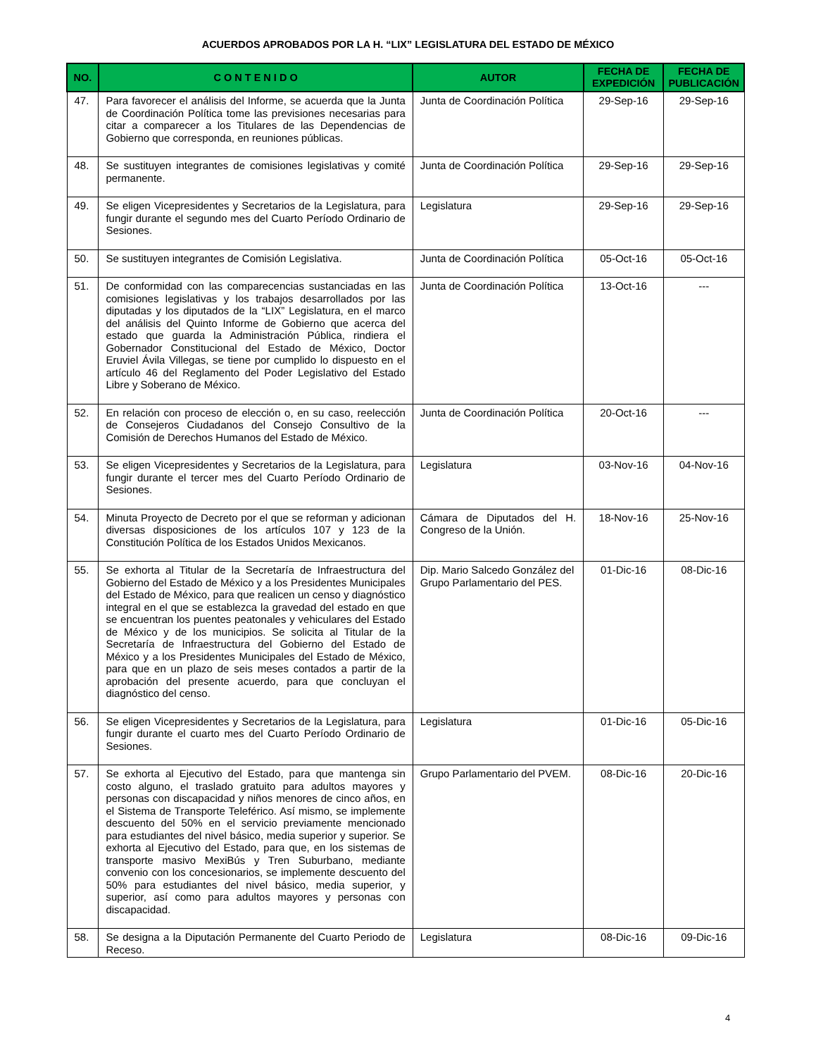ACUERDOS APROBADOS POR LA H. “LIX” LEGISLATURA DEL ESTADO DE MÉXICO
| NO. | C O N T E N I D O | AUTOR | FECHA DE EXPEDICIÓN | FECHA DE PUBLICACIÓN |
| --- | --- | --- | --- | --- |
| 47. | Para favorecer el análisis del Informe, se acuerda que la Junta de Coordinación Política tome las previsiones necesarias para citar a comparecer a los Titulares de las Dependencias de Gobierno que corresponda, en reuniones públicas. | Junta de Coordinación Política | 29-Sep-16 | 29-Sep-16 |
| 48. | Se sustituyen integrantes de comisiones legislativas y comité permanente. | Junta de Coordinación Política | 29-Sep-16 | 29-Sep-16 |
| 49. | Se eligen Vicepresidentes y Secretarios de la Legislatura, para fungir durante el segundo mes del Cuarto Período Ordinario de Sesiones. | Legislatura | 29-Sep-16 | 29-Sep-16 |
| 50. | Se sustituyen integrantes de Comisión Legislativa. | Junta de Coordinación Política | 05-Oct-16 | 05-Oct-16 |
| 51. | De conformidad con las comparecencias sustanciadas en las comisiones legislativas y los trabajos desarrollados por las diputadas y los diputados de la “LIX” Legislatura, en el marco del análisis del Quinto Informe de Gobierno que acerca del estado que guarda la Administración Pública, rindiera el Gobernador Constitucional del Estado de México, Doctor Eruviel Ávila Villegas, se tiene por cumplido lo dispuesto en el artículo 46 del Reglamento del Poder Legislativo del Estado Libre y Soberano de México. | Junta de Coordinación Política | 13-Oct-16 | --- |
| 52. | En relación con proceso de elección o, en su caso, reelección de Consejeros Ciudadanos del Consejo Consultivo de la Comisión de Derechos Humanos del Estado de México. | Junta de Coordinación Política | 20-Oct-16 | --- |
| 53. | Se eligen Vicepresidentes y Secretarios de la Legislatura, para fungir durante el tercer mes del Cuarto Período Ordinario de Sesiones. | Legislatura | 03-Nov-16 | 04-Nov-16 |
| 54. | Minuta Proyecto de Decreto por el que se reforman y adicionan diversas disposiciones de los artículos 107 y 123 de la Constitución Política de los Estados Unidos Mexicanos. | Cámara de Diputados del H. Congreso de la Unión. | 18-Nov-16 | 25-Nov-16 |
| 55. | Se exhorta al Titular de la Secretaría de Infraestructura del Gobierno del Estado de México y a los Presidentes Municipales del Estado de México, para que realicen un censo y diagnóstico integral en el que se establezca la gravedad del estado en que se encuentran los puentes peatonales y vehiculares del Estado de México y de los municipios. Se solicita al Titular de la Secretaría de Infraestructura del Gobierno del Estado de México y a los Presidentes Municipales del Estado de México, para que en un plazo de seis meses contados a partir de la aprobación del presente acuerdo, para que concluyan el diagnóstico del censo. | Dip. Mario Salcedo González del Grupo Parlamentario del PES. | 01-Dic-16 | 08-Dic-16 |
| 56. | Se eligen Vicepresidentes y Secretarios de la Legislatura, para fungir durante el cuarto mes del Cuarto Período Ordinario de Sesiones. | Legislatura | 01-Dic-16 | 05-Dic-16 |
| 57. | Se exhorta al Ejecutivo del Estado, para que mantenga sin costo alguno, el traslado gratuito para adultos mayores y personas con discapacidad y niños menores de cinco años, en el Sistema de Transporte Teleférico. Así mismo, se implemente descuento del 50% en el servicio previamente mencionado para estudiantes del nivel básico, media superior y superior. Se exhorta al Ejecutivo del Estado, para que, en los sistemas de transporte masivo MexiBús y Tren Suburbano, mediante convenio con los concesionarios, se implemente descuento del 50% para estudiantes del nivel básico, media superior, y superior, así como para adultos mayores y personas con discapacidad. | Grupo Parlamentario del PVEM. | 08-Dic-16 | 20-Dic-16 |
| 58. | Se designa a la Diputación Permanente del Cuarto Periodo de Receso. | Legislatura | 08-Dic-16 | 09-Dic-16 |
4